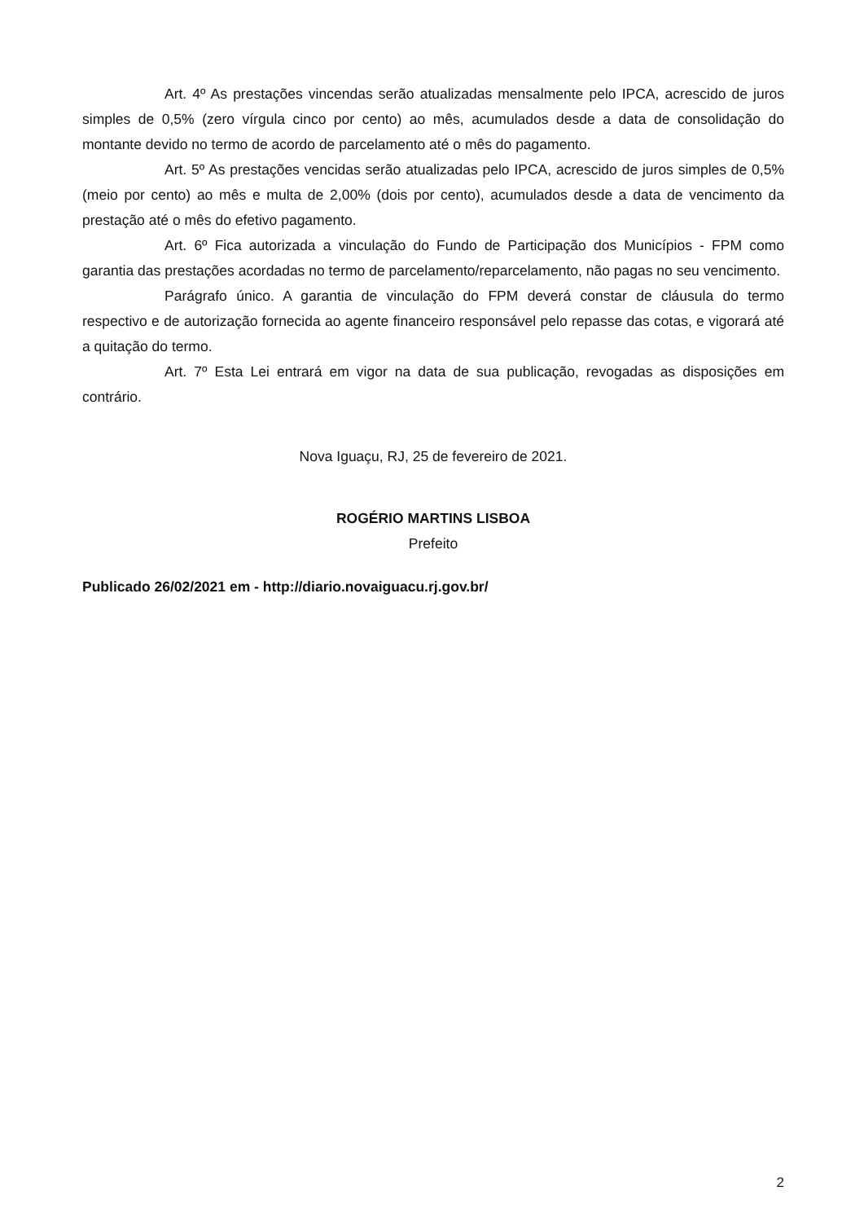Art. 4º As prestações vincendas serão atualizadas mensalmente pelo IPCA, acrescido de juros simples de 0,5% (zero vírgula cinco por cento) ao mês, acumulados desde a data de consolidação do montante devido no termo de acordo de parcelamento até o mês do pagamento.
Art. 5º As prestações vencidas serão atualizadas pelo IPCA, acrescido de juros simples de 0,5% (meio por cento) ao mês e multa de 2,00% (dois por cento), acumulados desde a data de vencimento da prestação até o mês do efetivo pagamento.
Art. 6º Fica autorizada a vinculação do Fundo de Participação dos Municípios - FPM como garantia das prestações acordadas no termo de parcelamento/reparcelamento, não pagas no seu vencimento.
Parágrafo único. A garantia de vinculação do FPM deverá constar de cláusula do termo respectivo e de autorização fornecida ao agente financeiro responsável pelo repasse das cotas, e vigorará até a quitação do termo.
Art. 7º Esta Lei entrará em vigor na data de sua publicação, revogadas as disposições em contrário.
Nova Iguaçu, RJ, 25 de fevereiro de 2021.
ROGÉRIO MARTINS LISBOA
Prefeito
Publicado 26/02/2021 em - http://diario.novaiguacu.rj.gov.br/
2